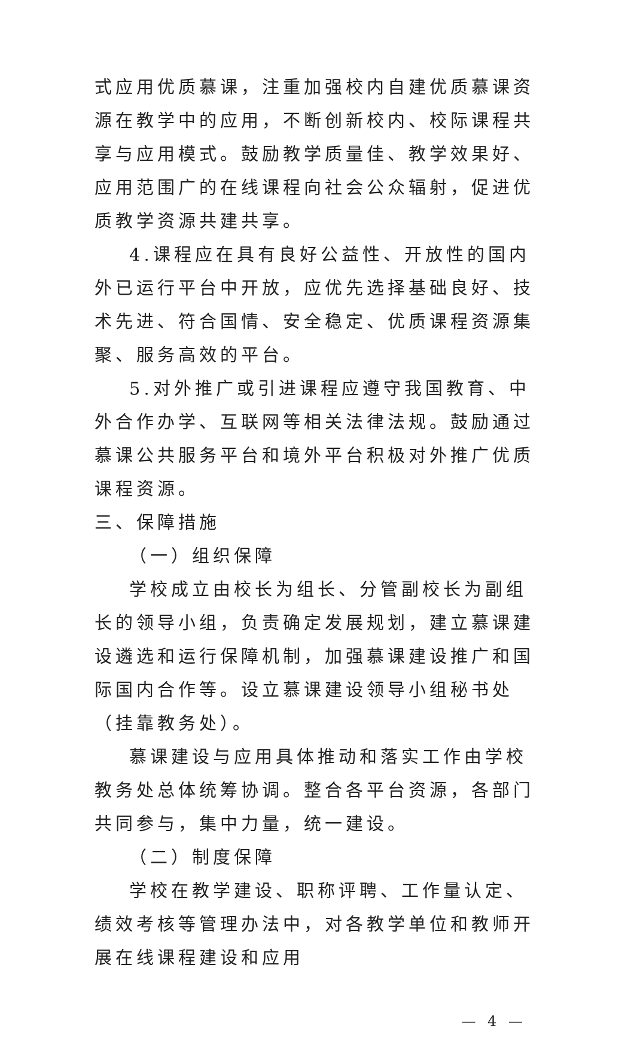式应用优质慕课，注重加强校内自建优质慕课资源在教学中的应用，不断创新校内、校际课程共享与应用模式。鼓励教学质量佳、教学效果好、应用范围广的在线课程向社会公众辐射，促进优质教学资源共建共享。
4.课程应在具有良好公益性、开放性的国内外已运行平台中开放，应优先选择基础良好、技术先进、符合国情、安全稳定、优质课程资源集聚、服务高效的平台。
5.对外推广或引进课程应遵守我国教育、中外合作办学、互联网等相关法律法规。鼓励通过慕课公共服务平台和境外平台积极对外推广优质课程资源。
三、保障措施
（一）组织保障
学校成立由校长为组长、分管副校长为副组长的领导小组，负责确定发展规划，建立慕课建设遴选和运行保障机制，加强慕课建设推广和国际国内合作等。设立慕课建设领导小组秘书处（挂靠教务处）。
慕课建设与应用具体推动和落实工作由学校教务处总体统筹协调。整合各平台资源，各部门共同参与，集中力量，统一建设。
（二）制度保障
学校在教学建设、职称评聘、工作量认定、绩效考核等管理办法中，对各教学单位和教师开展在线课程建设和应用
— 4 —